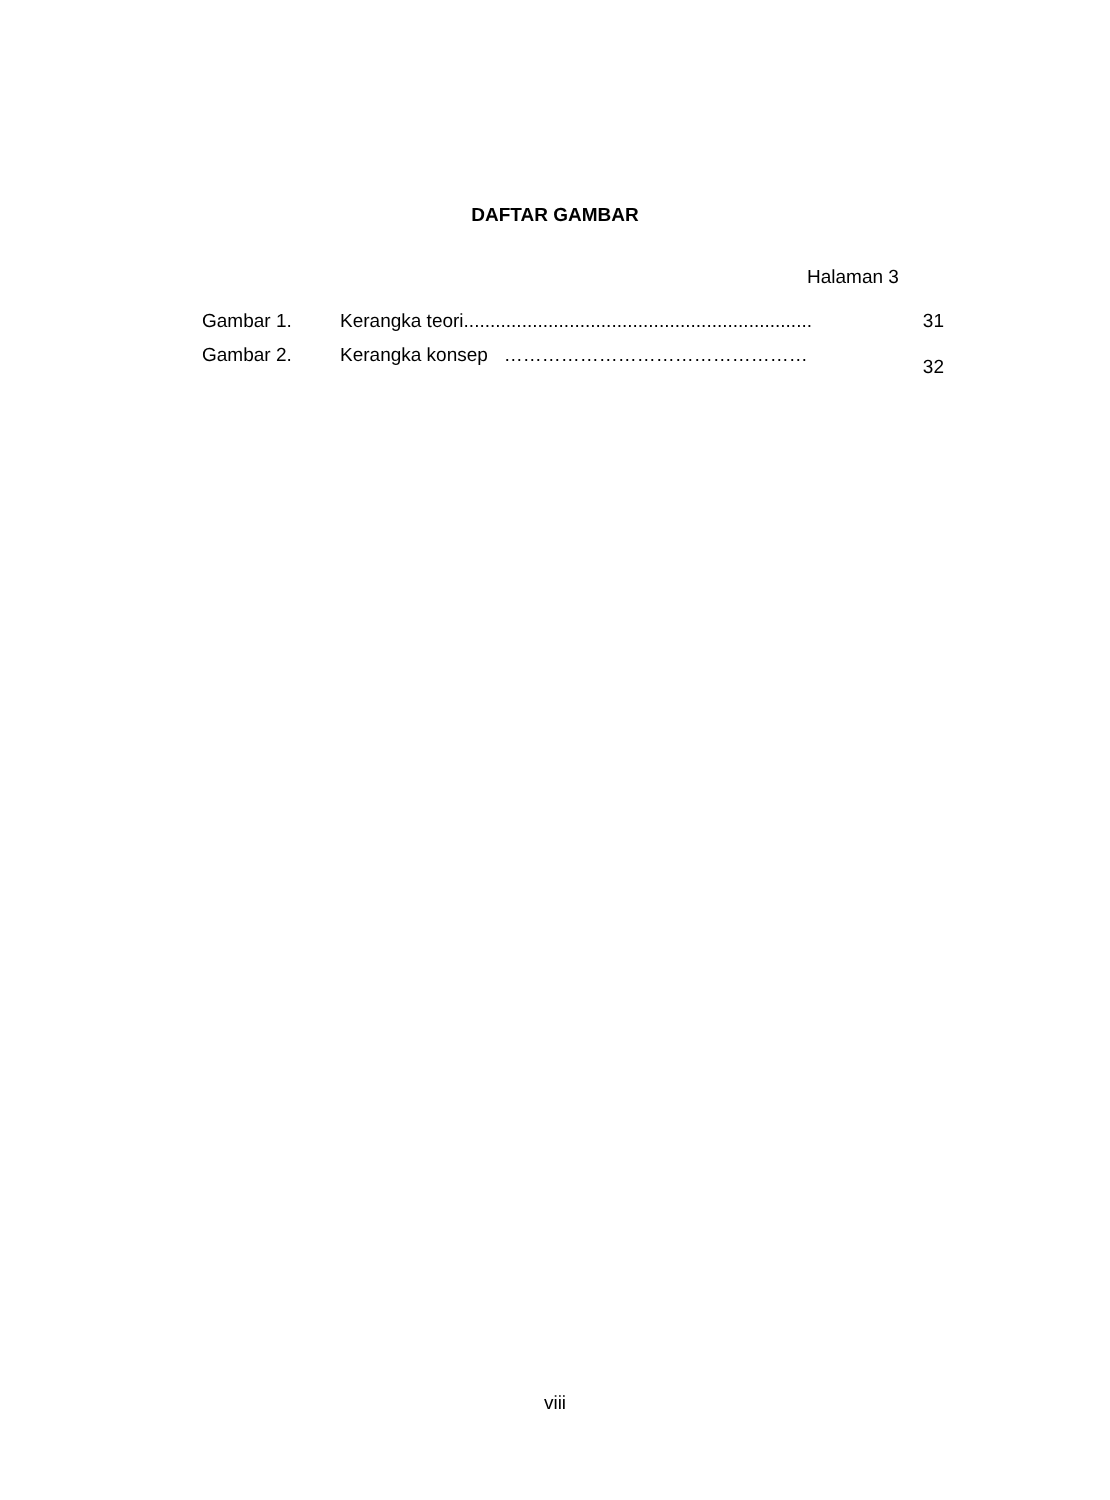DAFTAR GAMBAR
Halaman 3
| Gambar 1. | Kerangka teori.................................................................. | 31 |
| Gambar 2. | Kerangka konsep ………………………………………… | 32 |
viii